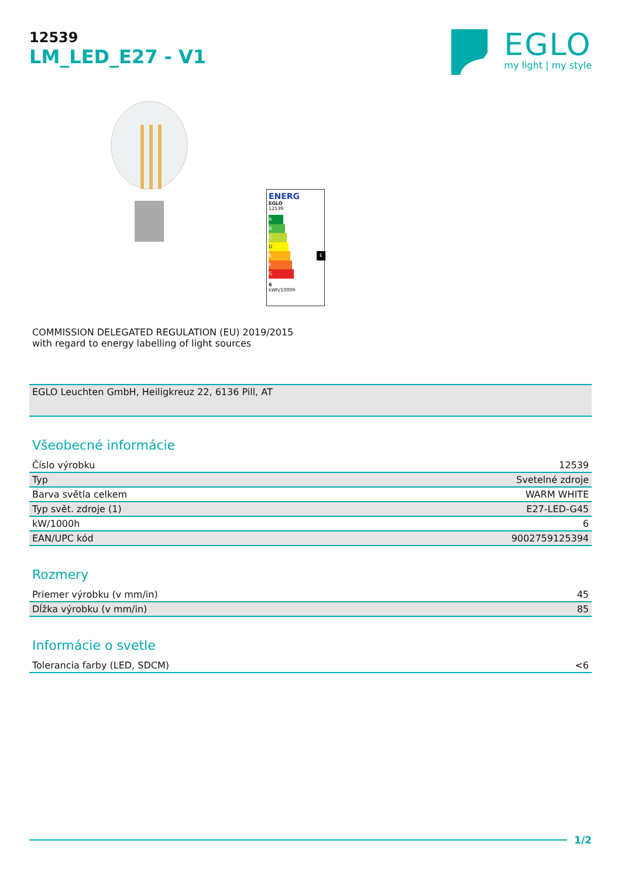12539
LM_LED_E27 - V1
EGLO
my light | my style
ENERG
EGLO
12539
A
B
C
D
E E
F
G
6
kWh/1000h
COMMISSION DELEGATED REGULATION (EU) 2019/2015
with regard to energy labelling of light sources
EGLO Leuchten GmbH, Heiligkreuz 22, 6136 Pill, AT
Všeobecné informácie
| Číslo výrobku | 12539 |
| Typ | Svetelné zdroje |
| Barva světla celkem | WARM WHITE |
| Typ svět. zdroje (1) | E27-LED-G45 |
| kW/1000h | 6 |
| EAN/UPC kód | 9002759125394 |
Rozmery
| Priemer výrobku (v mm/in) | 45 |
| Dĺžka výrobku (v mm/in) | 85 |
Informácie o svetle
| Tolerancia farby (LED, SDCM) | <6 |
1/2